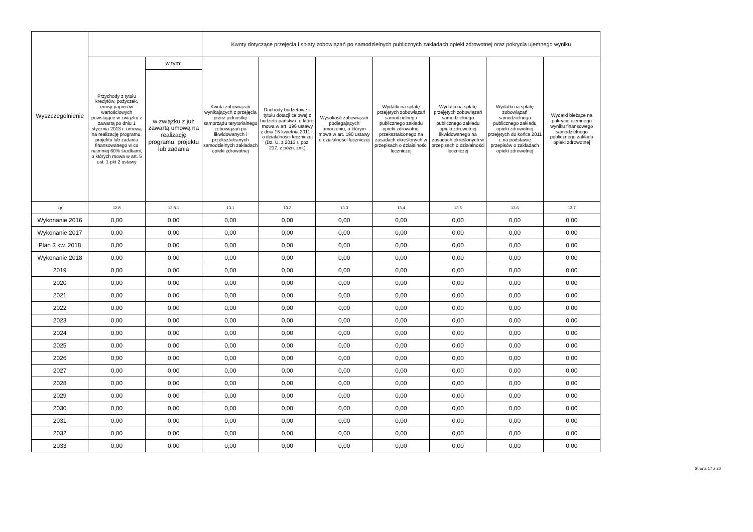| Wyszczególnienie | | | Kwoty dotyczące przejęcia i spłaty zobowiązań po samodzielnych publicznych zakładach opieki zdrowotnej oraz pokrycia ujemnego wyniku | | | | | | |
| --- | --- | --- | --- | --- | --- | --- | --- | --- | --- |
| | Przychody z tytułu kredytów, pożyczek, emisji papierów wartościowych powstające w związku z zawartą po dniu 1 stycznia 2013 r. umową na realizację programu, projektu lub zadania finansowanego w co najmniej 60% środkami, o których mowa w art. 5 ust. 1 pkt 2 ustawy | w tym: | Kwota zobowiązań wynikających z przejęcia przez jednostkę samorządu terytorialnego zobowiązań po likwidowanych i przekształcanych samodzielnych zakładach opieki zdrowotnej | Dochody budżetowe z tytułu dotacji celowej z budżetu państwa, o której mowa w art. 196 ustawy z dnia 15 kwietnia 2011 r. o działalności leczniczej (Dz. U. z 2013 r. poz. 217, z późn. zm.) | Wysokość zobowiązań podlegających umorzeniu, o którym mowa w art. 190 ustawy o działalności leczniczej | Wydatki na spłatę przejętych zobowiązań samodzielnego publicznego zakładu opieki zdrowotnej przekształconego na zasadach określonych w przepisach o działalności leczniczej | Wydatki na spłatę przejętych zobowiązań samodzielnego publicznego zakładu opieki zdrowotnej likwidowanego na zasadach określonych w przepisach o działalności leczniczej | Wydatki na spłatę zobowiązań samodzielnego publicznego zakładu opieki zdrowotnej przejętych do końca 2011 r. na podstawie przepisów o zakładach opieki zdrowotnej | Wydatki bieżące na pokrycie ujemnego wyniku finansowego samodzielnego publicznego zakładu opieki zdrowotnej |
| | | w związku z już zawartą umową na realizację programu, projektu lub zadania | | | | | | | |
| Lp | 12.8 | 12.8.1 | 13.1 | 13.2 | 13.3 | 13.4 | 13.5 | 13.6 | 13.7 |
| Wykonanie 2016 | 0,00 | 0,00 | 0,00 | 0,00 | 0,00 | 0,00 | 0,00 | 0,00 | 0,00 |
| Wykonanie 2017 | 0,00 | 0,00 | 0,00 | 0,00 | 0,00 | 0,00 | 0,00 | 0,00 | 0,00 |
| Plan 3 kw. 2018 | 0,00 | 0,00 | 0,00 | 0,00 | 0,00 | 0,00 | 0,00 | 0,00 | 0,00 |
| Wykonanie 2018 | 0,00 | 0,00 | 0,00 | 0,00 | 0,00 | 0,00 | 0,00 | 0,00 | 0,00 |
| 2019 | 0,00 | 0,00 | 0,00 | 0,00 | 0,00 | 0,00 | 0,00 | 0,00 | 0,00 |
| 2020 | 0,00 | 0,00 | 0,00 | 0,00 | 0,00 | 0,00 | 0,00 | 0,00 | 0,00 |
| 2021 | 0,00 | 0,00 | 0,00 | 0,00 | 0,00 | 0,00 | 0,00 | 0,00 | 0,00 |
| 2022 | 0,00 | 0,00 | 0,00 | 0,00 | 0,00 | 0,00 | 0,00 | 0,00 | 0,00 |
| 2023 | 0,00 | 0,00 | 0,00 | 0,00 | 0,00 | 0,00 | 0,00 | 0,00 | 0,00 |
| 2024 | 0,00 | 0,00 | 0,00 | 0,00 | 0,00 | 0,00 | 0,00 | 0,00 | 0,00 |
| 2025 | 0,00 | 0,00 | 0,00 | 0,00 | 0,00 | 0,00 | 0,00 | 0,00 | 0,00 |
| 2026 | 0,00 | 0,00 | 0,00 | 0,00 | 0,00 | 0,00 | 0,00 | 0,00 | 0,00 |
| 2027 | 0,00 | 0,00 | 0,00 | 0,00 | 0,00 | 0,00 | 0,00 | 0,00 | 0,00 |
| 2028 | 0,00 | 0,00 | 0,00 | 0,00 | 0,00 | 0,00 | 0,00 | 0,00 | 0,00 |
| 2029 | 0,00 | 0,00 | 0,00 | 0,00 | 0,00 | 0,00 | 0,00 | 0,00 | 0,00 |
| 2030 | 0,00 | 0,00 | 0,00 | 0,00 | 0,00 | 0,00 | 0,00 | 0,00 | 0,00 |
| 2031 | 0,00 | 0,00 | 0,00 | 0,00 | 0,00 | 0,00 | 0,00 | 0,00 | 0,00 |
| 2032 | 0,00 | 0,00 | 0,00 | 0,00 | 0,00 | 0,00 | 0,00 | 0,00 | 0,00 |
| 2033 | 0,00 | 0,00 | 0,00 | 0,00 | 0,00 | 0,00 | 0,00 | 0,00 | 0,00 |
Strona 17 z 20